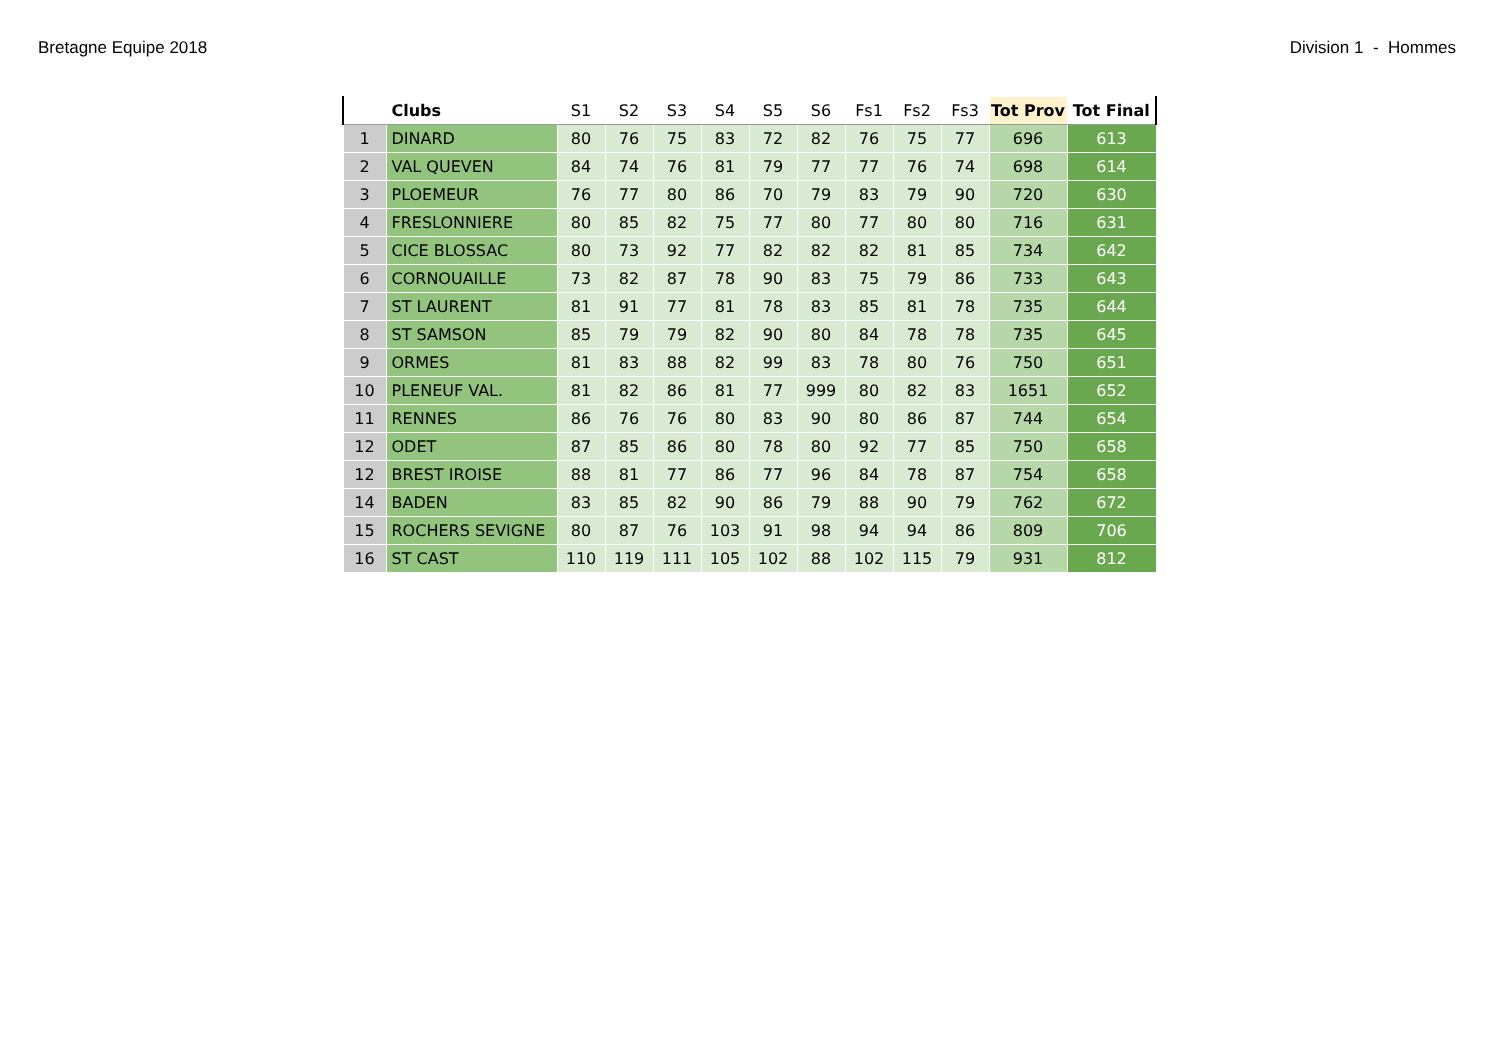Bretagne Equipe 2018 Division 1 - Hommes
| | Clubs | S1 | S2 | S3 | S4 | S5 | S6 | Fs1 | Fs2 | Fs3 | Tot Prov | Tot Final |
| --- | --- | --- | --- | --- | --- | --- | --- | --- | --- | --- | --- | --- |
| 1 | DINARD | 80 | 76 | 75 | 83 | 72 | 82 | 76 | 75 | 77 | 696 | 613 |
| 2 | VAL QUEVEN | 84 | 74 | 76 | 81 | 79 | 77 | 77 | 76 | 74 | 698 | 614 |
| 3 | PLOEMEUR | 76 | 77 | 80 | 86 | 70 | 79 | 83 | 79 | 90 | 720 | 630 |
| 4 | FRESLONNIERE | 80 | 85 | 82 | 75 | 77 | 80 | 77 | 80 | 80 | 716 | 631 |
| 5 | CICE BLOSSAC | 80 | 73 | 92 | 77 | 82 | 82 | 82 | 81 | 85 | 734 | 642 |
| 6 | CORNOUAILLE | 73 | 82 | 87 | 78 | 90 | 83 | 75 | 79 | 86 | 733 | 643 |
| 7 | ST LAURENT | 81 | 91 | 77 | 81 | 78 | 83 | 85 | 81 | 78 | 735 | 644 |
| 8 | ST SAMSON | 85 | 79 | 79 | 82 | 90 | 80 | 84 | 78 | 78 | 735 | 645 |
| 9 | ORMES | 81 | 83 | 88 | 82 | 99 | 83 | 78 | 80 | 76 | 750 | 651 |
| 10 | PLENEUF VAL. | 81 | 82 | 86 | 81 | 77 | 999 | 80 | 82 | 83 | 1651 | 652 |
| 11 | RENNES | 86 | 76 | 76 | 80 | 83 | 90 | 80 | 86 | 87 | 744 | 654 |
| 12 | ODET | 87 | 85 | 86 | 80 | 78 | 80 | 92 | 77 | 85 | 750 | 658 |
| 12 | BREST IROISE | 88 | 81 | 77 | 86 | 77 | 96 | 84 | 78 | 87 | 754 | 658 |
| 14 | BADEN | 83 | 85 | 82 | 90 | 86 | 79 | 88 | 90 | 79 | 762 | 672 |
| 15 | ROCHERS SEVIGNE | 80 | 87 | 76 | 103 | 91 | 98 | 94 | 94 | 86 | 809 | 706 |
| 16 | ST CAST | 110 | 119 | 111 | 105 | 102 | 88 | 102 | 115 | 79 | 931 | 812 |